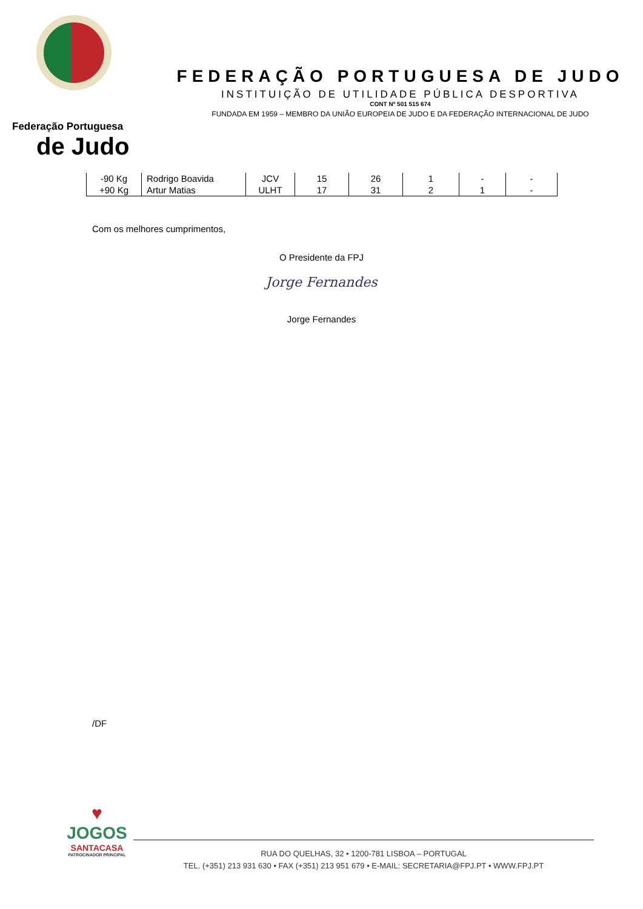Federação Portuguesa
de Judo
FEDERAÇÃO PORTUGUESA DE JUDO
INSTITUIÇÃO DE UTILIDADE PÚBLICA DESPORTIVA
CONT Nº 501 515 674
FUNDADA EM 1959 – MEMBRO DA UNIÃO EUROPEIA DE JUDO E DA FEDERAÇÃO INTERNACIONAL DE JUDO
| -90 Kg | Rodrigo Boavida | JCV | 15 | 26 | 1 | - | - |
| +90 Kg | Artur Matias | ULHT | 17 | 31 | 2 | 1 | - |
Com os melhores cumprimentos,
O Presidente da FPJ
Jorge Fernandes
Jorge Fernandes
/DF
♥
JOGOS
SANTACASA
PATROCINADOR PRINCIPAL
RUA DO QUELHAS, 32 • 1200-781 LISBOA – PORTUGAL
TEL. (+351) 213 931 630 • FAX (+351) 213 951 679 • E-MAIL: SECRETARIA@FPJ.PT • WWW.FPJ.PT